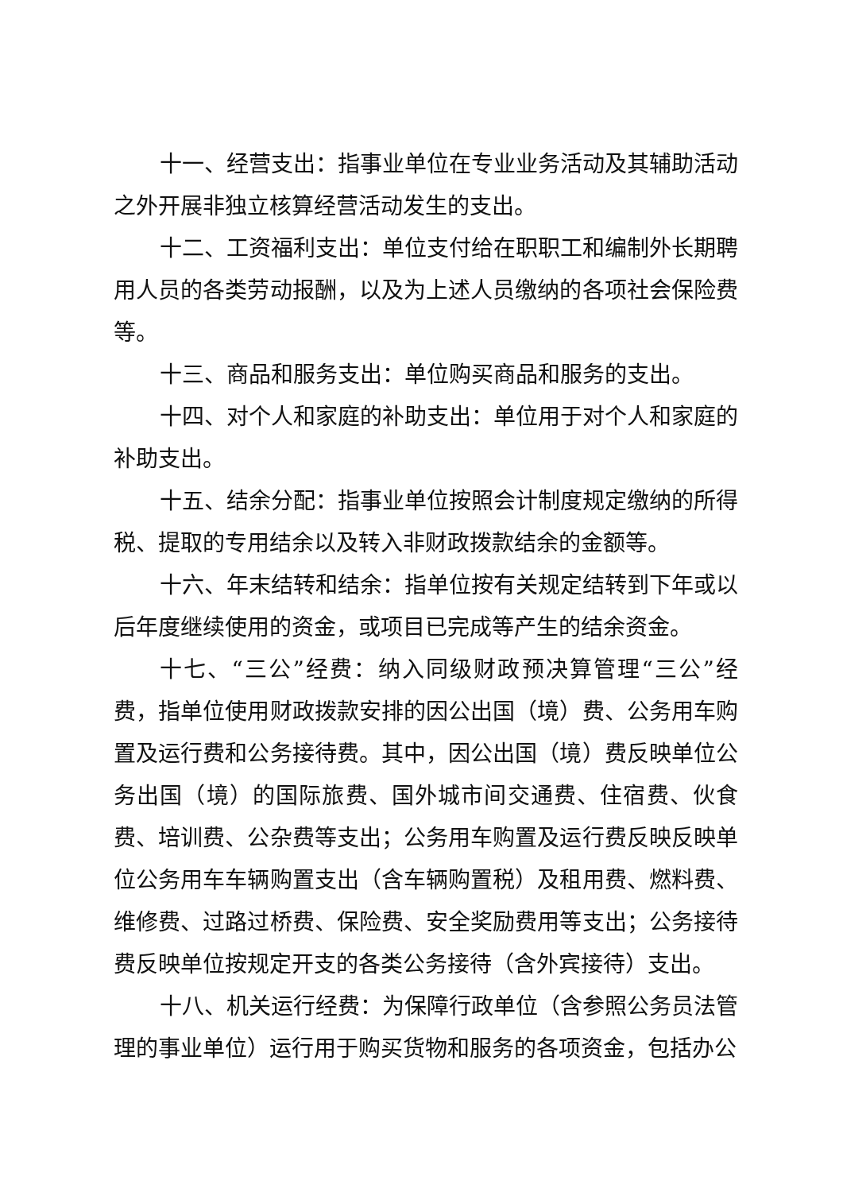十一、经营支出：指事业单位在专业业务活动及其辅助活动之外开展非独立核算经营活动发生的支出。
十二、工资福利支出：单位支付给在职职工和编制外长期聘用人员的各类劳动报酬，以及为上述人员缴纳的各项社会保险费等。
十三、商品和服务支出：单位购买商品和服务的支出。
十四、对个人和家庭的补助支出：单位用于对个人和家庭的补助支出。
十五、结余分配：指事业单位按照会计制度规定缴纳的所得税、提取的专用结余以及转入非财政拨款结余的金额等。
十六、年末结转和结余：指单位按有关规定结转到下年或以后年度继续使用的资金，或项目已完成等产生的结余资金。
十七、“三公”经费：纳入同级财政预决算管理“三公”经费，指单位使用财政拨款安排的因公出国（境）费、公务用车购置及运行费和公务接待费。其中，因公出国（境）费反映单位公务出国（境）的国际旅费、国外城市间交通费、住宿费、伙食费、培训费、公杂费等支出；公务用车购置及运行费反映反映单位公务用车车辆购置支出（含车辆购置税）及租用费、燃料费、维修费、过路过桥费、保险费、安全奖励费用等支出；公务接待费反映单位按规定开支的各类公务接待（含外宾接待）支出。
十八、机关运行经费：为保障行政单位（含参照公务员法管理的事业单位）运行用于购买货物和服务的各项资金，包括办公